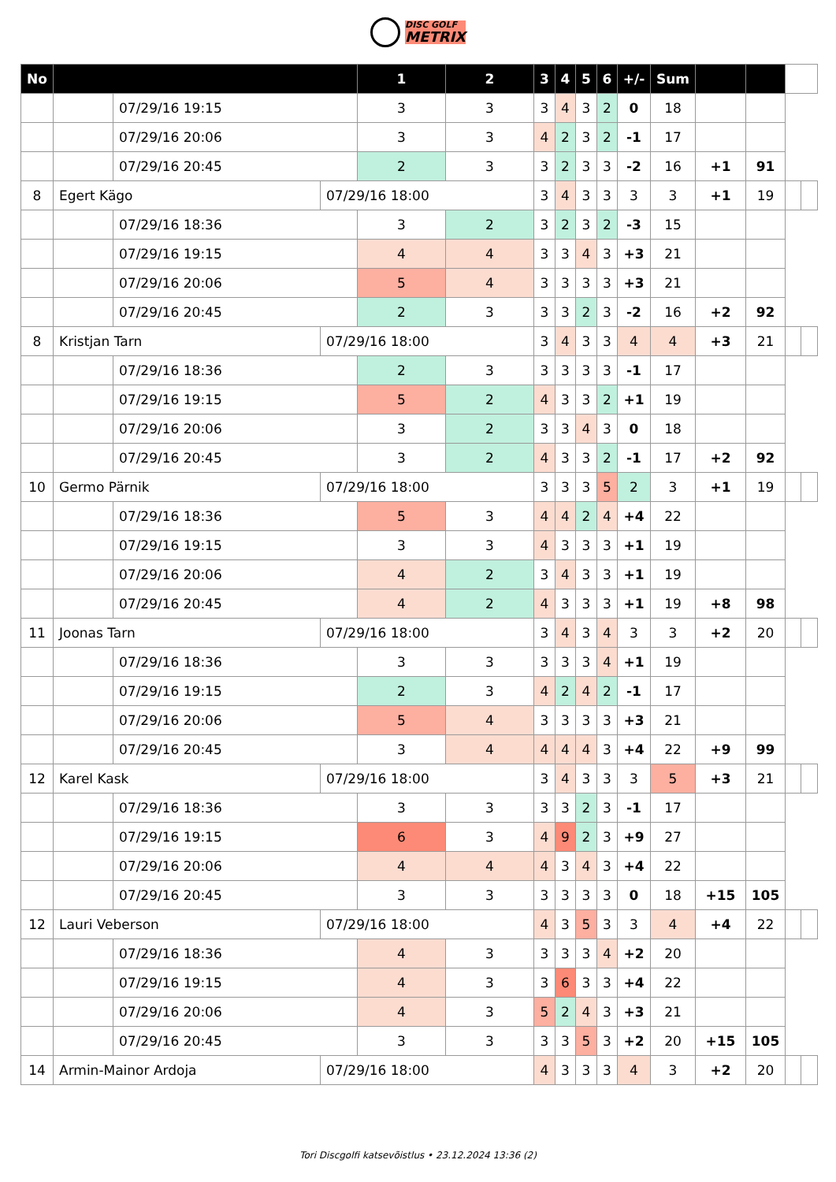DISC GOLF
METRIX
| No | | | | 1 | 2 | 3 | 4 | 5 | 6 | +/- | Sum | | | | |
| --- | --- | --- | --- | --- | --- | --- | --- | --- | --- | --- | --- | --- | --- | --- | --- |
| | | 07/29/16 19:15 | | 3 | 3 | 3 | 4 | 3 | 2 | 0 | 18 | | | | |
| | | 07/29/16 20:06 | | 3 | 3 | 4 | 2 | 3 | 2 | -1 | 17 | | | | |
| | | 07/29/16 20:45 | | 2 | 3 | 3 | 2 | 3 | 3 | -2 | 16 | +1 | 91 | | |
| 8 | Egert Kägo | | 07/29/16 18:00 | | | 3 | 4 | 3 | 3 | 3 | 3 | +1 | 19 | | |
| | | 07/29/16 18:36 | | 3 | 2 | 3 | 2 | 3 | 2 | -3 | 15 | | | | |
| | | 07/29/16 19:15 | | 4 | 4 | 3 | 3 | 4 | 3 | +3 | 21 | | | | |
| | | 07/29/16 20:06 | | 5 | 4 | 3 | 3 | 3 | 3 | +3 | 21 | | | | |
| | | 07/29/16 20:45 | | 2 | 3 | 3 | 3 | 2 | 3 | -2 | 16 | +2 | 92 | | |
| 8 | Kristjan Tarn | | 07/29/16 18:00 | | | 3 | 4 | 3 | 3 | 4 | 4 | +3 | 21 | | |
| | | 07/29/16 18:36 | | 2 | 3 | 3 | 3 | 3 | 3 | -1 | 17 | | | | |
| | | 07/29/16 19:15 | | 5 | 2 | 4 | 3 | 3 | 2 | +1 | 19 | | | | |
| | | 07/29/16 20:06 | | 3 | 2 | 3 | 3 | 4 | 3 | 0 | 18 | | | | |
| | | 07/29/16 20:45 | | 3 | 2 | 4 | 3 | 3 | 2 | -1 | 17 | +2 | 92 | | |
| 10 | Germo Pärnik | | 07/29/16 18:00 | | | 3 | 3 | 3 | 5 | 2 | 3 | +1 | 19 | | |
| | | 07/29/16 18:36 | | 5 | 3 | 4 | 4 | 2 | 4 | +4 | 22 | | | | |
| | | 07/29/16 19:15 | | 3 | 3 | 4 | 3 | 3 | 3 | +1 | 19 | | | | |
| | | 07/29/16 20:06 | | 4 | 2 | 3 | 4 | 3 | 3 | +1 | 19 | | | | |
| | | 07/29/16 20:45 | | 4 | 2 | 4 | 3 | 3 | 3 | +1 | 19 | +8 | 98 | | |
| 11 | Joonas Tarn | | 07/29/16 18:00 | | | 3 | 4 | 3 | 4 | 3 | 3 | +2 | 20 | | |
| | | 07/29/16 18:36 | | 3 | 3 | 3 | 3 | 3 | 4 | +1 | 19 | | | | |
| | | 07/29/16 19:15 | | 2 | 3 | 4 | 2 | 4 | 2 | -1 | 17 | | | | |
| | | 07/29/16 20:06 | | 5 | 4 | 3 | 3 | 3 | 3 | +3 | 21 | | | | |
| | | 07/29/16 20:45 | | 3 | 4 | 4 | 4 | 4 | 3 | +4 | 22 | +9 | 99 | | |
| 12 | Karel Kask | | 07/29/16 18:00 | | | 3 | 4 | 3 | 3 | 3 | 5 | +3 | 21 | | |
| | | 07/29/16 18:36 | | 3 | 3 | 3 | 3 | 2 | 3 | -1 | 17 | | | | |
| | | 07/29/16 19:15 | | 6 | 3 | 4 | 9 | 2 | 3 | +9 | 27 | | | | |
| | | 07/29/16 20:06 | | 4 | 4 | 4 | 3 | 4 | 3 | +4 | 22 | | | | |
| | | 07/29/16 20:45 | | 3 | 3 | 3 | 3 | 3 | 3 | 0 | 18 | +15 | 105 | | |
| 12 | Lauri Veberson | | 07/29/16 18:00 | | | 4 | 3 | 5 | 3 | 3 | 4 | +4 | 22 | | |
| | | 07/29/16 18:36 | | 4 | 3 | 3 | 3 | 3 | 4 | +2 | 20 | | | | |
| | | 07/29/16 19:15 | | 4 | 3 | 3 | 6 | 3 | 3 | +4 | 22 | | | | |
| | | 07/29/16 20:06 | | 4 | 3 | 5 | 2 | 4 | 3 | +3 | 21 | | | | |
| | | 07/29/16 20:45 | | 3 | 3 | 3 | 3 | 5 | 3 | +2 | 20 | +15 | 105 | | |
| 14 | Armin-Mainor Ardoja | | 07/29/16 18:00 | | | 4 | 3 | 3 | 3 | 4 | 3 | +2 | 20 | | |
Tori Discgolfi katsevõistlus • 23.12.2024 13:36 (2)